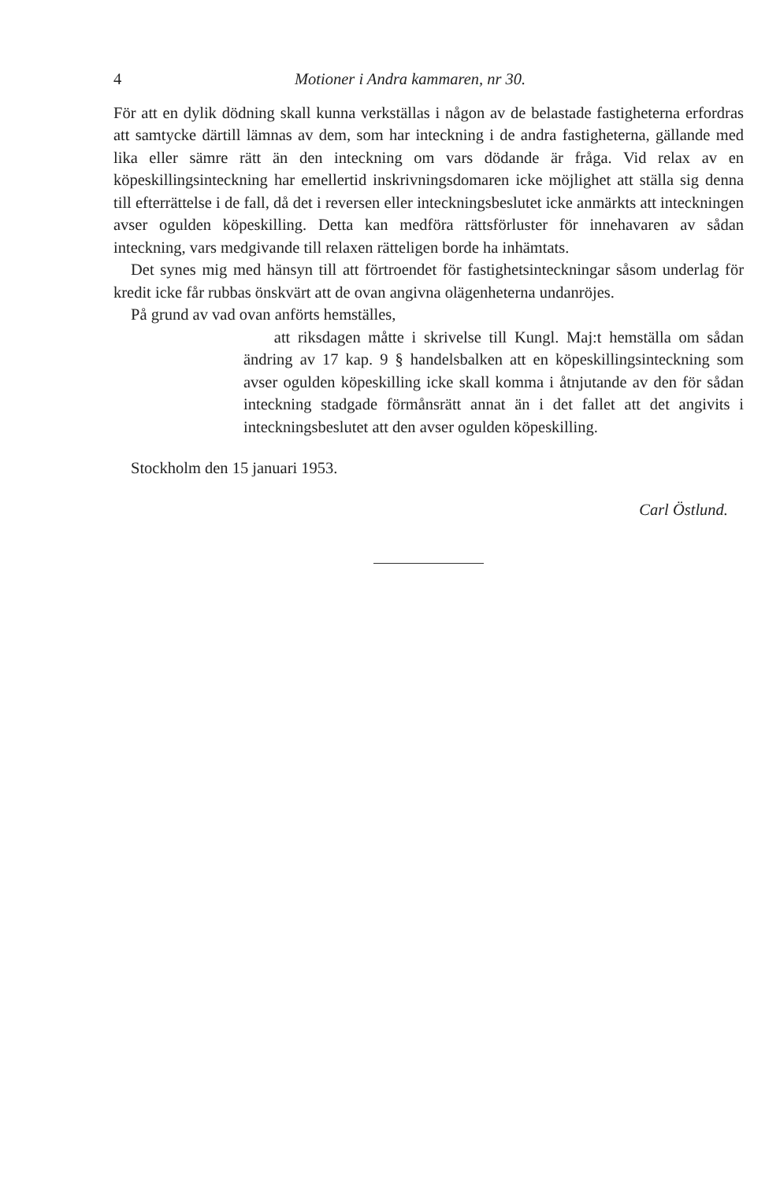4 Motioner i Andra kammaren, nr 30.
För att en dylik dödning skall kunna verkställas i någon av de belastade fastigheterna erfordras att samtycke därtill lämnas av dem, som har inteckning i de andra fastigheterna, gällande med lika eller sämre rätt än den inteckning om vars dödande är fråga. Vid relax av en köpeskillingsinteckning har emellertid inskrivningsdomaren icke möjlighet att ställa sig denna till efterrättelse i de fall, då det i reversen eller inteckningsbeslutet icke anmärkts att inteckningen avser ogulden köpeskilling. Detta kan medföra rättsförluster för innehavaren av sådan inteckning, vars medgivande till relaxen rätteligen borde ha inhämtats.
Det synes mig med hänsyn till att förtroendet för fastighetsinteckningar såsom underlag för kredit icke får rubbas önskvärt att de ovan angivna olägenheterna undanröjes.
På grund av vad ovan anförts hemställes,
att riksdagen måtte i skrivelse till Kungl. Maj:t hemställa om sådan ändring av 17 kap. 9 § handelsbalken att en köpeskillingsinteckning som avser ogulden köpeskilling icke skall komma i åtnjutande av den för sådan inteckning stadgade förmånsrätt annat än i det fallet att det angivits i inteckningsbeslutet att den avser ogulden köpeskilling.
Stockholm den 15 januari 1953.
Carl Östlund.